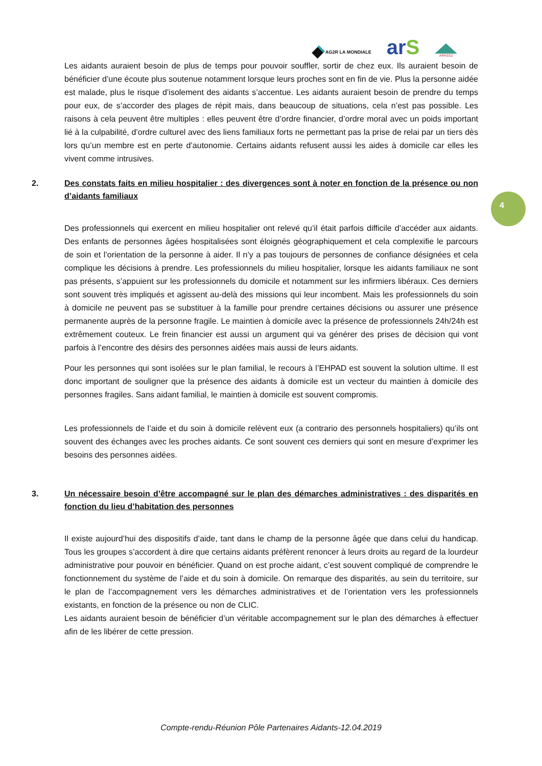AG2R LA MONDIALE
arS
APASS2
4
Les aidants auraient besoin de plus de temps pour pouvoir souffler, sortir de chez eux. Ils auraient besoin de bénéficier d’une écoute plus soutenue notamment lorsque leurs proches sont en fin de vie. Plus la personne aidée est malade, plus le risque d’isolement des aidants s’accentue. Les aidants auraient besoin de prendre du temps pour eux, de s’accorder des plages de répit mais, dans beaucoup de situations, cela n’est pas possible. Les raisons à cela peuvent être multiples : elles peuvent être d’ordre financier, d’ordre moral avec un poids important lié à la culpabilité, d’ordre culturel avec des liens familiaux forts ne permettant pas la prise de relai par un tiers dès lors qu’un membre est en perte d’autonomie. Certains aidants refusent aussi les aides à domicile car elles les vivent comme intrusives.
2. Des constats faits en milieu hospitalier : des divergences sont à noter en fonction de la présence ou non d’aidants familiaux
Des professionnels qui exercent en milieu hospitalier ont relevé qu’il était parfois difficile d’accéder aux aidants. Des enfants de personnes âgées hospitalisées sont éloignés géographiquement et cela complexifie le parcours de soin et l’orientation de la personne à aider. Il n’y a pas toujours de personnes de confiance désignées et cela complique les décisions à prendre. Les professionnels du milieu hospitalier, lorsque les aidants familiaux ne sont pas présents, s’appuient sur les professionnels du domicile et notamment sur les infirmiers libéraux. Ces derniers sont souvent très impliqués et agissent au-delà des missions qui leur incombent. Mais les professionnels du soin à domicile ne peuvent pas se substituer à la famille pour prendre certaines décisions ou assurer une présence permanente auprès de la personne fragile. Le maintien à domicile avec la présence de professionnels 24h/24h est extrêmement couteux. Le frein financier est aussi un argument qui va générer des prises de décision qui vont parfois à l’encontre des désirs des personnes aidées mais aussi de leurs aidants.
Pour les personnes qui sont isolées sur le plan familial, le recours à l’EHPAD est souvent la solution ultime. Il est donc important de souligner que la présence des aidants à domicile est un vecteur du maintien à domicile des personnes fragiles. Sans aidant familial, le maintien à domicile est souvent compromis.
Les professionnels de l’aide et du soin à domicile relèvent eux (a contrario des personnels hospitaliers) qu’ils ont souvent des échanges avec les proches aidants. Ce sont souvent ces derniers qui sont en mesure d’exprimer les besoins des personnes aidées.
3. Un nécessaire besoin d’être accompagné sur le plan des démarches administratives : des disparités en fonction du lieu d’habitation des personnes
Il existe aujourd’hui des dispositifs d’aide, tant dans le champ de la personne âgée que dans celui du handicap. Tous les groupes s’accordent à dire que certains aidants préfèrent renoncer à leurs droits au regard de la lourdeur administrative pour pouvoir en bénéficier. Quand on est proche aidant, c’est souvent compliqué de comprendre le fonctionnement du système de l’aide et du soin à domicile. On remarque des disparités, au sein du territoire, sur le plan de l’accompagnement vers les démarches administratives et de l’orientation vers les professionnels existants, en fonction de la présence ou non de CLIC.
Les aidants auraient besoin de bénéficier d’un véritable accompagnement sur le plan des démarches à effectuer afin de les libérer de cette pression.
Compte-rendu-Réunion Pôle Partenaires Aidants-12.04.2019